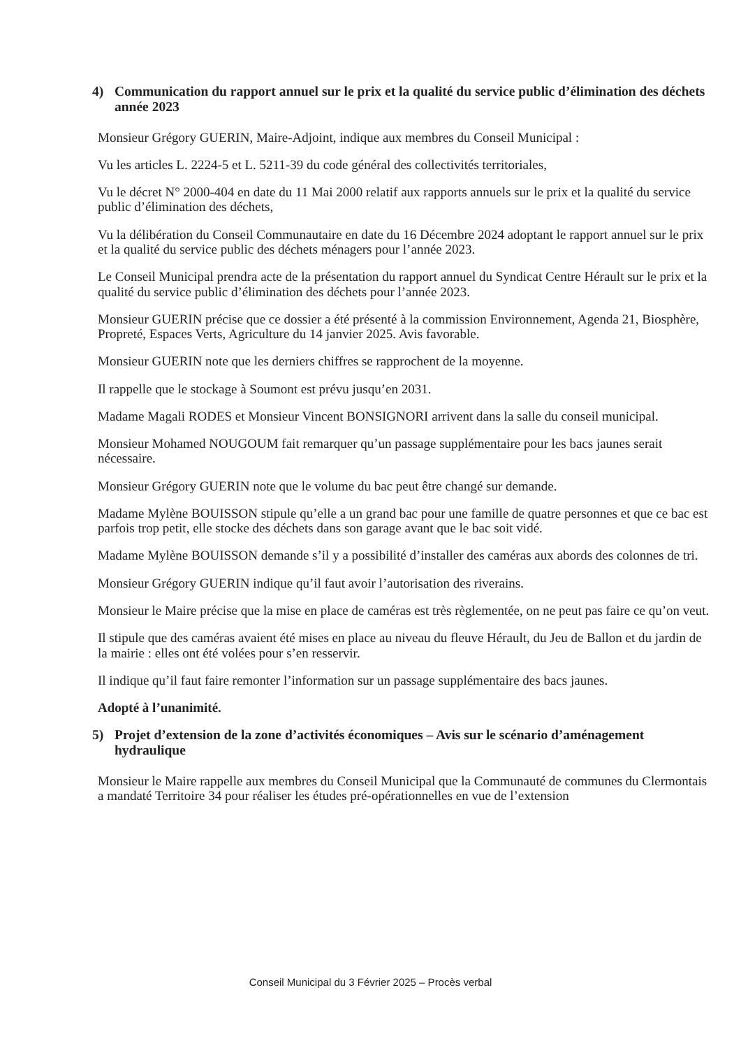4) Communication du rapport annuel sur le prix et la qualité du service public d’élimination des déchets année 2023
Monsieur Grégory GUERIN, Maire-Adjoint, indique aux membres du Conseil Municipal :
Vu les articles L. 2224-5 et L. 5211-39 du code général des collectivités territoriales,
Vu le décret N° 2000-404 en date du 11 Mai 2000 relatif aux rapports annuels sur le prix et la qualité du service public d’élimination des déchets,
Vu la délibération du Conseil Communautaire en date du 16 Décembre 2024 adoptant le rapport annuel sur le prix et la qualité du service public des déchets ménagers pour l’année 2023.
Le Conseil Municipal prendra acte de la présentation du rapport annuel du Syndicat Centre Hérault sur le prix et la qualité du service public d’élimination des déchets pour l’année 2023.
Monsieur GUERIN précise que ce dossier a été présenté à la commission Environnement, Agenda 21, Biosphère, Propreté, Espaces Verts, Agriculture du 14 janvier 2025. Avis favorable.
Monsieur GUERIN note que les derniers chiffres se rapprochent de la moyenne.
Il rappelle que le stockage à Soumont est prévu jusqu’en 2031.
Madame Magali RODES et Monsieur Vincent BONSIGNORI arrivent dans la salle du conseil municipal.
Monsieur Mohamed NOUGOUM fait remarquer qu’un passage supplémentaire pour les bacs jaunes serait nécessaire.
Monsieur Grégory GUERIN note que le volume du bac peut être changé sur demande.
Madame Mylène BOUISSON stipule qu’elle a un grand bac pour une famille de quatre personnes et que ce bac est parfois trop petit, elle stocke des déchets dans son garage avant que le bac soit vidé.
Madame Mylène BOUISSON demande s’il y a possibilité d’installer des caméras aux abords des colonnes de tri.
Monsieur Grégory GUERIN indique qu’il faut avoir l’autorisation des riverains.
Monsieur le Maire précise que la mise en place de caméras est très règlementée, on ne peut pas faire ce qu’on veut.
Il stipule que des caméras avaient été mises en place au niveau du fleuve Hérault, du Jeu de Ballon et du jardin de la mairie : elles ont été volées pour s’en resservir.
Il indique qu’il faut faire remonter l’information sur un passage supplémentaire des bacs jaunes.
Adopté à l’unanimité.
5) Projet d’extension de la zone d’activités économiques – Avis sur le scénario d’aménagement hydraulique
Monsieur le Maire rappelle aux membres du Conseil Municipal que la Communauté de communes du Clermontais a mandaté Territoire 34 pour réaliser les études pré-opérationnelles en vue de l’extension
Conseil Municipal du 3 Février 2025 – Procès verbal